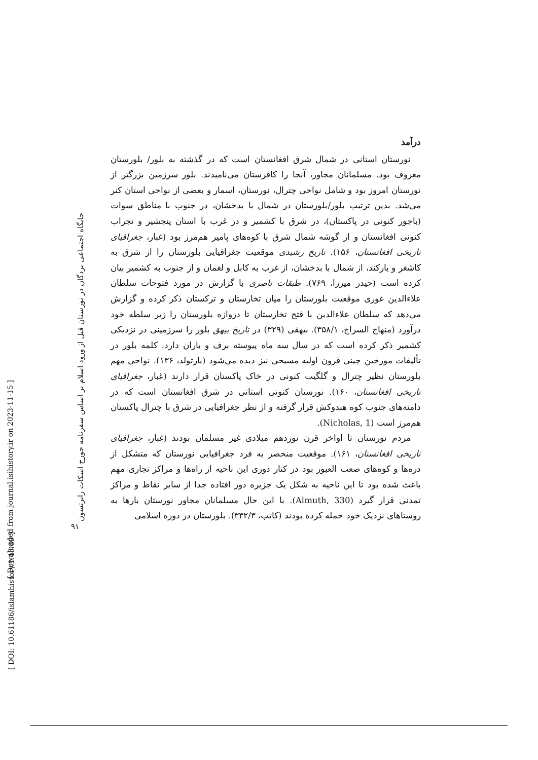[ Downloaded from journal.isihistory.ir on 2023-11-15 ]
[ DOI: 10.61186/islamhistory.1.45.89 ]
جایگاه اجتماعی بردگان در نورستان قبل از ورود اسلام بر اساس سفرنامه جورج اسکات رابرتسون
۹۱
درآمد
نورستان استانی در شمال شرق افغانستان است که در گذشته به بلور/ بلورستان معروف بود. مسلمانان مجاور، آنجا را کافرستان می‌نامیدند. بلور سرزمین بزرگتر از نورستان امروز بود و شامل نواحی چترال، نورستان، اسمار و بعضی از نواحی استان کنر می‌شد. بدین ترتیب بلور/بلورستان در شمال با بدخشان، در جنوب با مناطق سوات (باجور کنونی در پاکستان)، در شرق با کشمیر و در غرب با استان پنجشیر و نجراب کنونی افغانستان و از گوشه شمال شرق با کوه‌های پامیر هم‌مرز بود (غبار، جغرافیای تاریخی افغانستان، ۱۵۶). تاریخ رشیدی موقعیت جغرافیایی بلورستان را از شرق به کاشغر و یارکند، از شمال با بدخشان، از غرب به کابل و لغمان و از جنوب به کشمیر بیان کرده است (حیدر میرزا، ۷۶۹). طبقات ناصری با گزارش در مورد فتوحات سلطان علاءالدین غوری موقعیت بلورستان را میان تخارستان و ترکستان ذکر کرده و گزارش می‌دهد که سلطان علاءالدین با فتح تخارستان تا دروازه بلورستان را زیر سلطه خود درآورد (منهاج السراج، ۳۵۸/۱). بیهقی (۳۲۹) در تاریخ بیهق بلور را سرزمینی در نزدیکی کشمیر ذکر کرده است که در سال سه ماه پیوسته برف و باران دارد. کلمه بلور در تألیفات مورخین چینی قرون اولیه مسیحی نیز دیده می‌شود (بارتولد، ۱۳۶). نواحی مهم بلورستان نظیر چترال و گلگیت کنونی در خاک پاکستان قرار دارند (غبار، جغرافیای تاریخی افغانستان، ۱۶۰). نورستان کنونی استانی در شرق افغانستان است که در دامنه‌های جنوب کوه هندوکش قرار گرفته و از نظر جغرافیایی در شرق با چترال پاکستان هم‌مرز است (Nicholas, 1).
مردم نورستان تا اواخر قرن نوزدهم میلادی غیر مسلمان بودند (غبار، جغرافیای تاریخی افغانستان، ۱۶۱). موقعیت منحصر به فرد جغرافیایی نورستان که متشکل از دره‌ها و کوه‌های صعب العبور بود در کنار دوری این ناحیه از راه‌ها و مراکز تجاری مهم باعث شده بود تا این ناحیه به شکل یک جزیره دور افتاده جدا از سایر نقاط و مراکز تمدنی قرار گیرد (Almuth, 330). با این حال مسلمانان مجاور نورستان بارها به روستاهای نزدیک خود حمله کرده بودند (کاتب، ۳۳۲/۳). بلورستان در دوره اسلامی